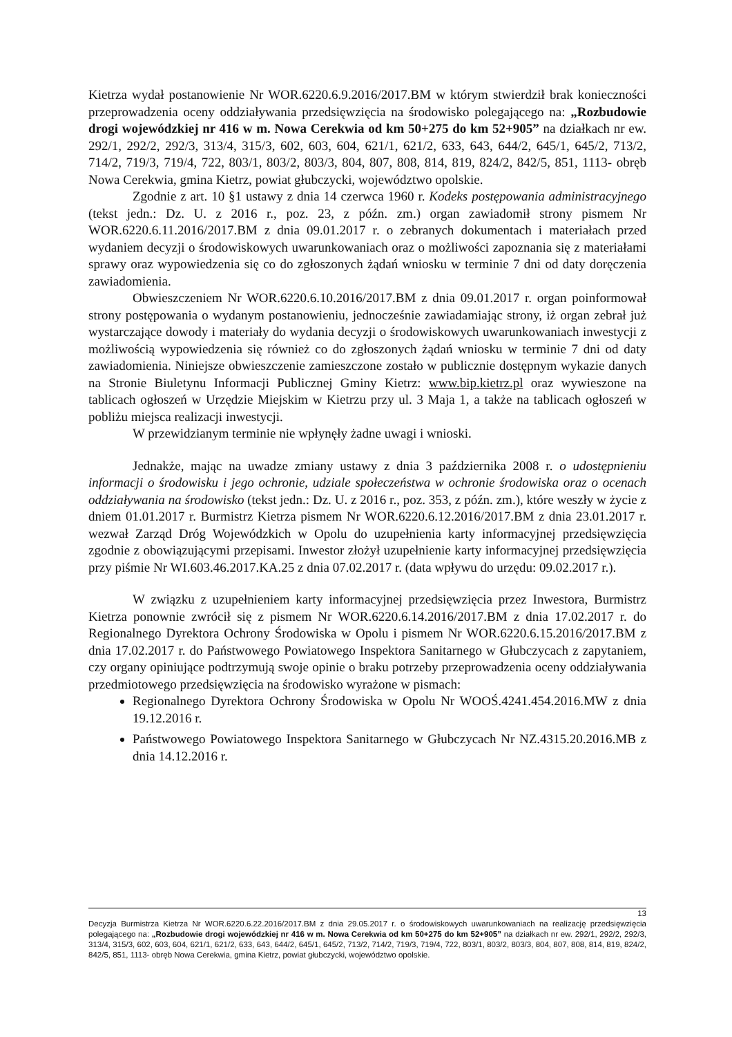Kietrza wydał postanowienie Nr WOR.6220.6.9.2016/2017.BM w którym stwierdził brak konieczności przeprowadzenia oceny oddziaływania przedsięwzięcia na środowisko polegającego na: „Rozbudowie drogi wojewódzkiej nr 416 w m. Nowa Cerekwia od km 50+275 do km 52+905” na działkach nr ew. 292/1, 292/2, 292/3, 313/4, 315/3, 602, 603, 604, 621/1, 621/2, 633, 643, 644/2, 645/1, 645/2, 713/2, 714/2, 719/3, 719/4, 722, 803/1, 803/2, 803/3, 804, 807, 808, 814, 819, 824/2, 842/5, 851, 1113- obręb Nowa Cerekwia, gmina Kietrz, powiat głubczycki, województwo opolskie.
Zgodnie z art. 10 §1 ustawy z dnia 14 czerwca 1960 r. Kodeks postępowania administracyjnego (tekst jedn.: Dz. U. z 2016 r., poz. 23, z późn. zm.) organ zawiadomił strony pismem Nr WOR.6220.6.11.2016/2017.BM z dnia 09.01.2017 r. o zebranych dokumentach i materiałach przed wydaniem decyzji o środowiskowych uwarunkowaniach oraz o możliwości zapoznania się z materiałami sprawy oraz wypowiedzenia się co do zgłoszonych żądań wniosku w terminie 7 dni od daty doręczenia zawiadomienia.
Obwieszczeniem Nr WOR.6220.6.10.2016/2017.BM z dnia 09.01.2017 r. organ poinformował strony postępowania o wydanym postanowieniu, jednocześnie zawiadamiając strony, iż organ zebrał już wystarczające dowody i materiały do wydania decyzji o środowiskowych uwarunkowaniach inwestycji z możliwością wypowiedzenia się również co do zgłoszonych żądań wniosku w terminie 7 dni od daty zawiadomienia. Niniejsze obwieszczenie zamieszczone zostało w publicznie dostępnym wykazie danych na Stronie Biuletynu Informacji Publicznej Gminy Kietrz: www.bip.kietrz.pl oraz wywieszone na tablicach ogłoszeń w Urzędzie Miejskim w Kietrzu przy ul. 3 Maja 1, a także na tablicach ogłoszeń w pobliżu miejsca realizacji inwestycji.
W przewidzianym terminie nie wpłynęły żadne uwagi i wnioski.
Jednakże, mając na uwadze zmiany ustawy z dnia 3 października 2008 r. o udostępnieniu informacji o środowisku i jego ochronie, udziale społeczeństwa w ochronie środowiska oraz o ocenach oddziaływania na środowisko (tekst jedn.: Dz. U. z 2016 r., poz. 353, z późn. zm.), które weszły w życie z dniem 01.01.2017 r. Burmistrz Kietrza pismem Nr WOR.6220.6.12.2016/2017.BM z dnia 23.01.2017 r. wezwał Zarząd Dróg Wojewódzkich w Opolu do uzupełnienia karty informacyjnej przedsięwzięcia zgodnie z obowiązującymi przepisami. Inwestor złożył uzupełnienie karty informacyjnej przedsięwzięcia przy piśmie Nr WI.603.46.2017.KA.25 z dnia 07.02.2017 r. (data wpływu do urzędu: 09.02.2017 r.).
W związku z uzupełnieniem karty informacyjnej przedsięwzięcia przez Inwestora, Burmistrz Kietrza ponownie zwrócił się z pismem Nr WOR.6220.6.14.2016/2017.BM z dnia 17.02.2017 r. do Regionalnego Dyrektora Ochrony Środowiska w Opolu i pismem Nr WOR.6220.6.15.2016/2017.BM z dnia 17.02.2017 r. do Państwowego Powiatowego Inspektora Sanitarnego w Głubczycach z zapytaniem, czy organy opiniujące podtrzymują swoje opinie o braku potrzeby przeprowadzenia oceny oddziaływania przedmiotowego przedsięwzięcia na środowisko wyrażone w pismach:
Regionalnego Dyrektora Ochrony Środowiska w Opolu Nr WOOŚ.4241.454.2016.MW z dnia 19.12.2016 r.
Państwowego Powiatowego Inspektora Sanitarnego w Głubczycach Nr NZ.4315.20.2016.MB z dnia 14.12.2016 r.
13
Decyzja Burmistrza Kietrza Nr WOR.6220.6.22.2016/2017.BM z dnia 29.05.2017 r. o środowiskowych uwarunkowaniach na realizację przedsięwzięcia polegającego na: „Rozbudowie drogi wojewódzkiej nr 416 w m. Nowa Cerekwia od km 50+275 do km 52+905” na działkach nr ew. 292/1, 292/2, 292/3, 313/4, 315/3, 602, 603, 604, 621/1, 621/2, 633, 643, 644/2, 645/1, 645/2, 713/2, 714/2, 719/3, 719/4, 722, 803/1, 803/2, 803/3, 804, 807, 808, 814, 819, 824/2, 842/5, 851, 1113- obręb Nowa Cerekwia, gmina Kietrz, powiat głubczycki, województwo opolskie.